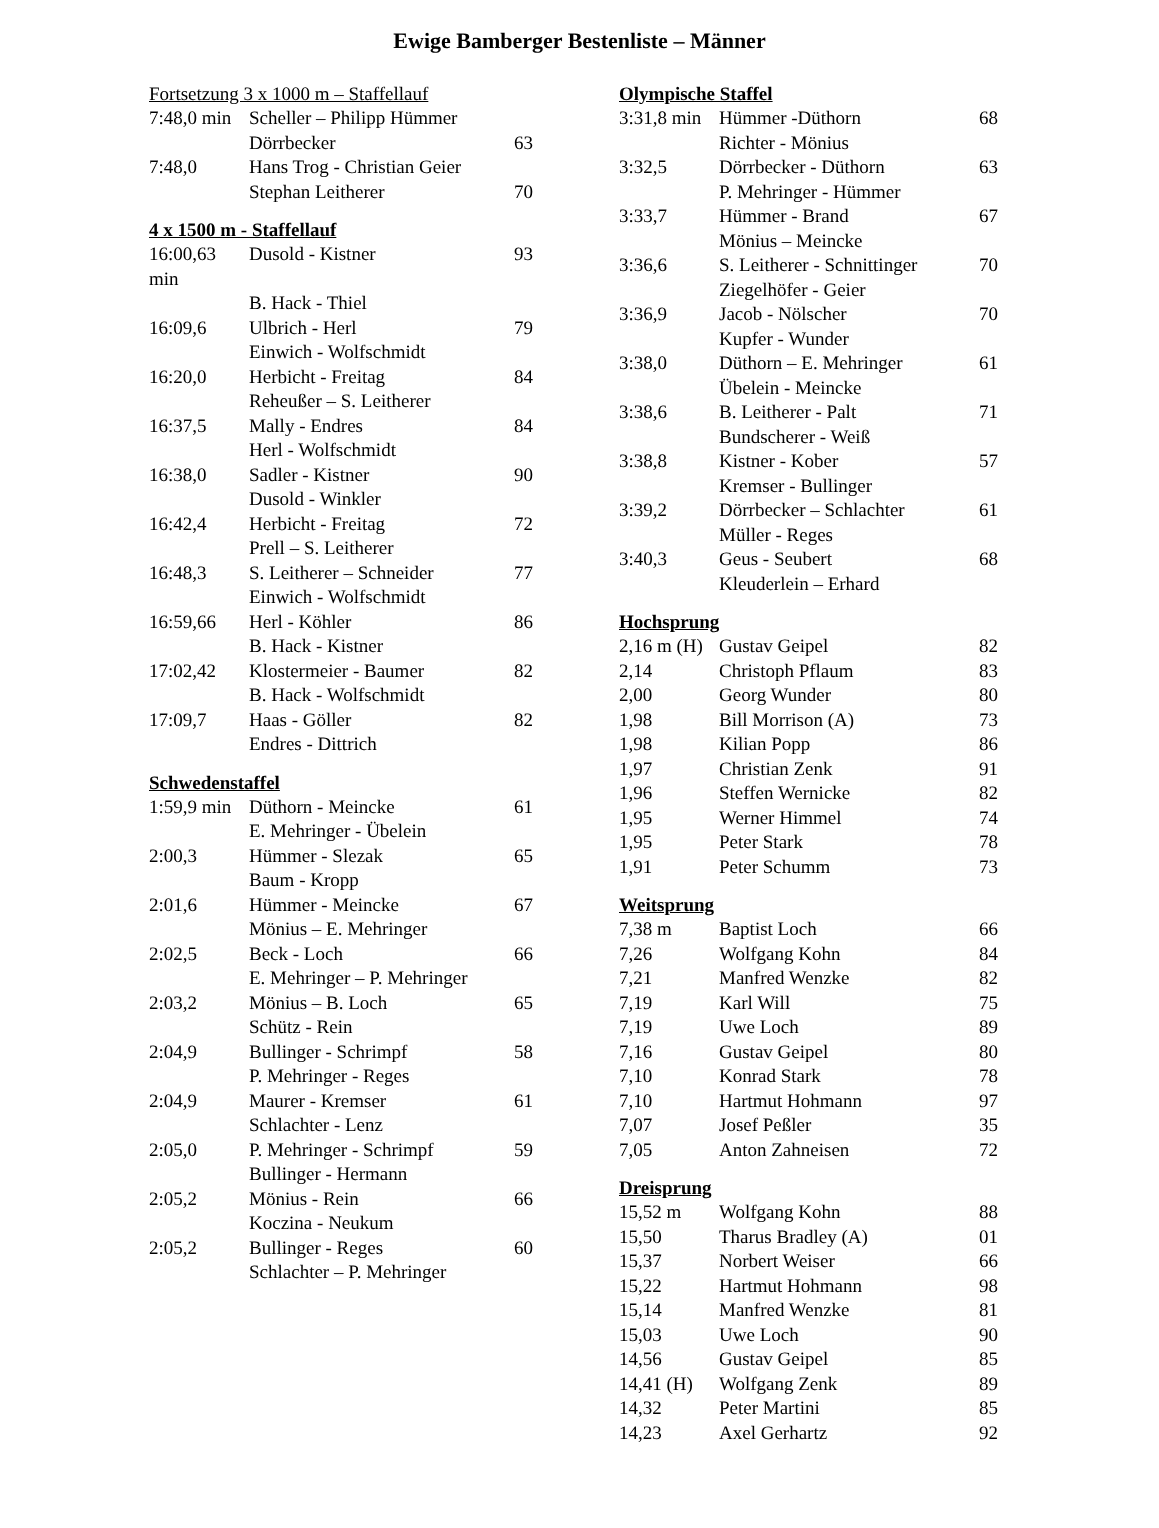Ewige Bamberger Bestenliste – Männer
Fortsetzung 3 x 1000 m – Staffellauf
| 7:48,0 min | Scheller – Philipp Hümmer | |
| | Dörrbecker | 63 |
| 7:48,0 | Hans Trog - Christian Geier | |
| | Stephan Leitherer | 70 |
4 x 1500 m - Staffellauf
| 16:00,63 min | Dusold - Kistner | 93 |
| | B. Hack - Thiel | |
| 16:09,6 | Ulbrich - Herl | 79 |
| | Einwich - Wolfschmidt | |
| 16:20,0 | Herbicht - Freitag | 84 |
| | Reheußer – S. Leitherer | |
| 16:37,5 | Mally - Endres | 84 |
| | Herl - Wolfschmidt | |
| 16:38,0 | Sadler - Kistner | 90 |
| | Dusold - Winkler | |
| 16:42,4 | Herbicht - Freitag | 72 |
| | Prell – S. Leitherer | |
| 16:48,3 | S. Leitherer – Schneider | 77 |
| | Einwich - Wolfschmidt | |
| 16:59,66 | Herl - Köhler | 86 |
| | B. Hack - Kistner | |
| 17:02,42 | Klostermeier - Baumer | 82 |
| | B. Hack - Wolfschmidt | |
| 17:09,7 | Haas - Göller | 82 |
| | Endres - Dittrich | |
Schwedenstaffel
| 1:59,9 min | Düthorn - Meincke | 61 |
| | E. Mehringer - Übelein | |
| 2:00,3 | Hümmer - Slezak | 65 |
| | Baum - Kropp | |
| 2:01,6 | Hümmer - Meincke | 67 |
| | Mönius – E. Mehringer | |
| 2:02,5 | Beck - Loch | 66 |
| | E. Mehringer – P. Mehringer | |
| 2:03,2 | Mönius – B. Loch | 65 |
| | Schütz - Rein | |
| 2:04,9 | Bullinger - Schrimpf | 58 |
| | P. Mehringer - Reges | |
| 2:04,9 | Maurer - Kremser | 61 |
| | Schlachter - Lenz | |
| 2:05,0 | P. Mehringer - Schrimpf | 59 |
| | Bullinger - Hermann | |
| 2:05,2 | Mönius - Rein | 66 |
| | Koczina - Neukum | |
| 2:05,2 | Bullinger - Reges | 60 |
| | Schlachter – P. Mehringer | |
Olympische Staffel
| 3:31,8 min | Hümmer -Düthorn | 68 |
| | Richter - Mönius | |
| 3:32,5 | Dörrbecker - Düthorn | 63 |
| | P. Mehringer - Hümmer | |
| 3:33,7 | Hümmer - Brand | 67 |
| | Mönius – Meincke | |
| 3:36,6 | S. Leitherer - Schnittinger | 70 |
| | Ziegelhöfer - Geier | |
| 3:36,9 | Jacob - Nölscher | 70 |
| | Kupfer - Wunder | |
| 3:38,0 | Düthorn – E. Mehringer | 61 |
| | Übelein - Meincke | |
| 3:38,6 | B. Leitherer - Palt | 71 |
| | Bundscherer - Weiß | |
| 3:38,8 | Kistner - Kober | 57 |
| | Kremser - Bullinger | |
| 3:39,2 | Dörrbecker – Schlachter | 61 |
| | Müller - Reges | |
| 3:40,3 | Geus - Seubert | 68 |
| | Kleuderlein – Erhard | |
Hochsprung
| 2,16 m (H) | Gustav Geipel | 82 |
| 2,14 | Christoph Pflaum | 83 |
| 2,00 | Georg Wunder | 80 |
| 1,98 | Bill Morrison (A) | 73 |
| 1,98 | Kilian Popp | 86 |
| 1,97 | Christian Zenk | 91 |
| 1,96 | Steffen Wernicke | 82 |
| 1,95 | Werner Himmel | 74 |
| 1,95 | Peter Stark | 78 |
| 1,91 | Peter Schumm | 73 |
Weitsprung
| 7,38 m | Baptist Loch | 66 |
| 7,26 | Wolfgang Kohn | 84 |
| 7,21 | Manfred Wenzke | 82 |
| 7,19 | Karl Will | 75 |
| 7,19 | Uwe Loch | 89 |
| 7,16 | Gustav Geipel | 80 |
| 7,10 | Konrad Stark | 78 |
| 7,10 | Hartmut Hohmann | 97 |
| 7,07 | Josef Peßler | 35 |
| 7,05 | Anton Zahneisen | 72 |
Dreisprung
| 15,52 m | Wolfgang Kohn | 88 |
| 15,50 | Tharus Bradley (A) | 01 |
| 15,37 | Norbert Weiser | 66 |
| 15,22 | Hartmut Hohmann | 98 |
| 15,14 | Manfred Wenzke | 81 |
| 15,03 | Uwe Loch | 90 |
| 14,56 | Gustav Geipel | 85 |
| 14,41 (H) | Wolfgang Zenk | 89 |
| 14,32 | Peter Martini | 85 |
| 14,23 | Axel Gerhartz | 92 |